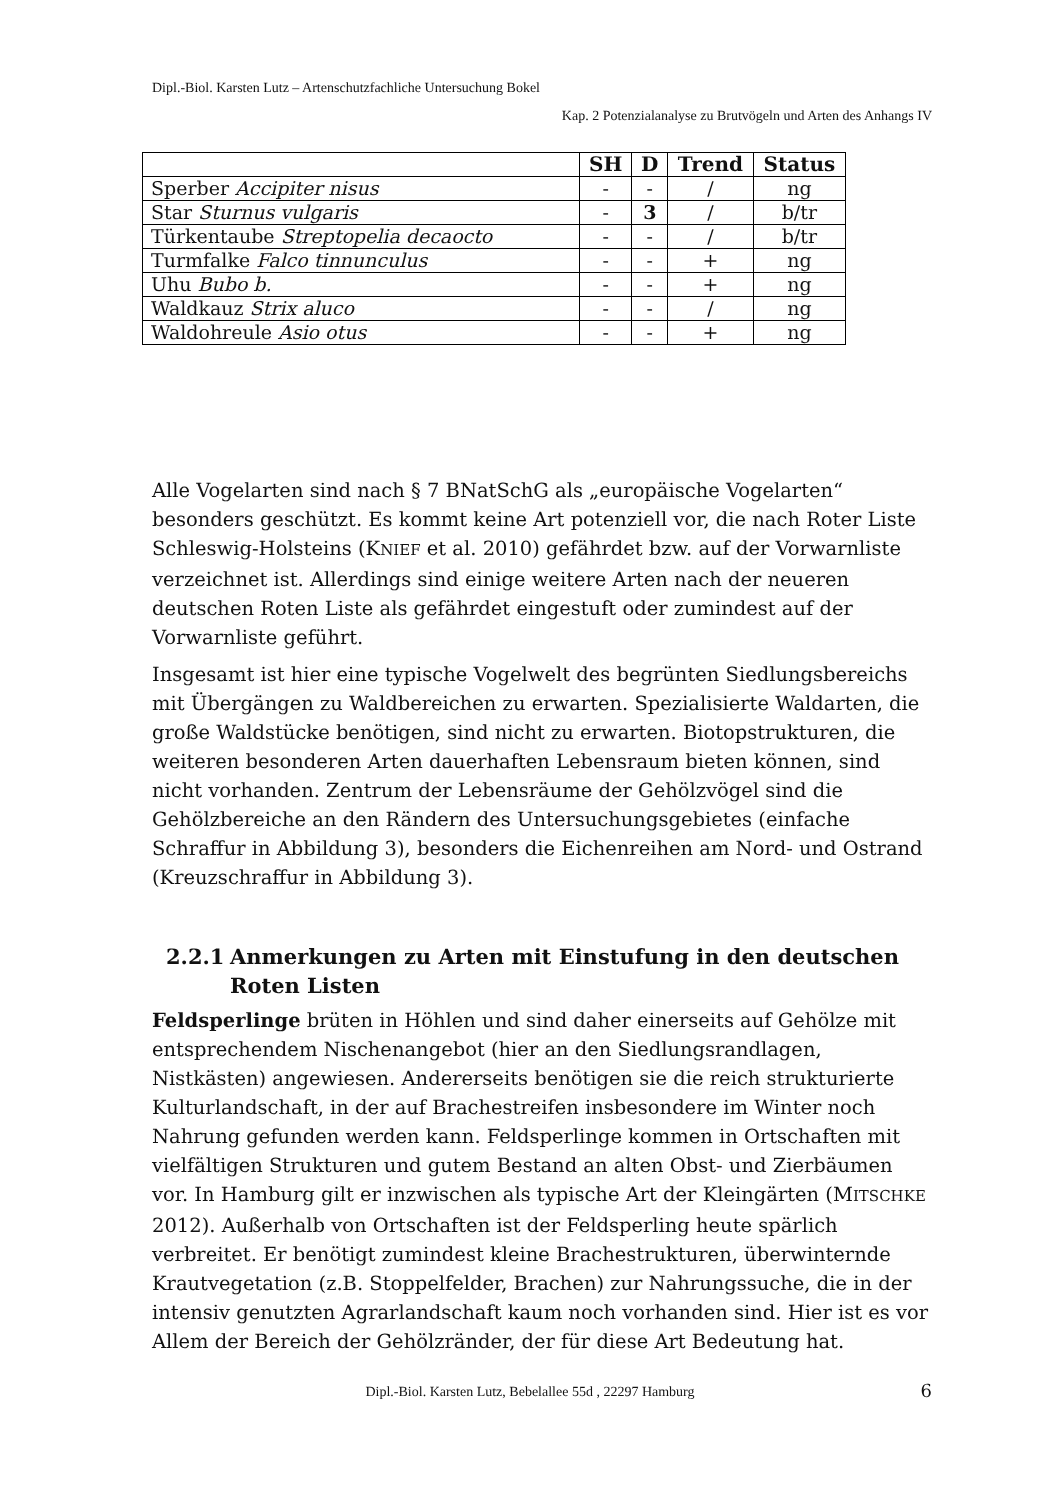Dipl.-Biol. Karsten Lutz – Artenschutzfachliche Untersuchung Bokel
Kap. 2 Potenzialanalyse zu Brutvögeln und Arten des Anhangs IV
| | SH | D | Trend | Status |
| --- | --- | --- | --- | --- |
| Sperber Accipiter nisus | - | - | / | ng |
| Star Sturnus vulgaris | - | 3 | / | b/tr |
| Türkentaube Streptopelia decaocto | - | - | / | b/tr |
| Turmfalke Falco tinnunculus | - | - | + | ng |
| Uhu Bubo b. | - | - | + | ng |
| Waldkauz Strix aluco | - | - | / | ng |
| Waldohreule Asio otus | - | - | + | ng |
Alle Vogelarten sind nach § 7 BNatSchG als „europäische Vogelarten“ besonders geschützt. Es kommt keine Art potenziell vor, die nach Roter Liste Schleswig-Holsteins (KNIEF et al. 2010) gefährdet bzw. auf der Vorwarnliste verzeichnet ist. Allerdings sind einige weitere Arten nach der neueren deutschen Roten Liste als gefährdet eingestuft oder zumindest auf der Vorwarnliste geführt.
Insgesamt ist hier eine typische Vogelwelt des begrünten Siedlungsbereichs mit Übergängen zu Waldbereichen zu erwarten. Spezialisierte Waldarten, die große Waldstücke benötigen, sind nicht zu erwarten. Biotopstrukturen, die weiteren besonderen Arten dauerhaften Lebensraum bieten können, sind nicht vorhanden. Zentrum der Lebensräume der Gehölzvögel sind die Gehölzbereiche an den Rändern des Untersuchungsgebietes (einfache Schraffur in Abbildung 3), besonders die Eichenreihen am Nord- und Ostrand (Kreuzschraffur in Abbildung 3).
2.2.1 Anmerkungen zu Arten mit Einstufung in den deutschen Roten Listen
Feldsperlinge brüten in Höhlen und sind daher einerseits auf Gehölze mit entsprechendem Nischenangebot (hier an den Siedlungsrandlagen, Nistkästen) angewiesen. Andererseits benötigen sie die reich strukturierte Kulturlandschaft, in der auf Brachestreifen insbesondere im Winter noch Nahrung gefunden werden kann. Feldsperlinge kommen in Ortschaften mit vielfältigen Strukturen und gutem Bestand an alten Obst- und Zierbäumen vor. In Hamburg gilt er inzwischen als typische Art der Kleingärten (MITSCHKE 2012). Außerhalb von Ortschaften ist der Feldsperling heute spärlich verbreitet. Er benötigt zumindest kleine Brachestrukturen, überwinternde Krautvegetation (z.B. Stoppelfelder, Brachen) zur Nahrungssuche, die in der intensiv genutzten Agrarlandschaft kaum noch vorhanden sind. Hier ist es vor Allem der Bereich der Gehölzränder, der für diese Art Bedeutung hat.
Dipl.-Biol. Karsten Lutz, Bebelallee 55d , 22297 Hamburg 6